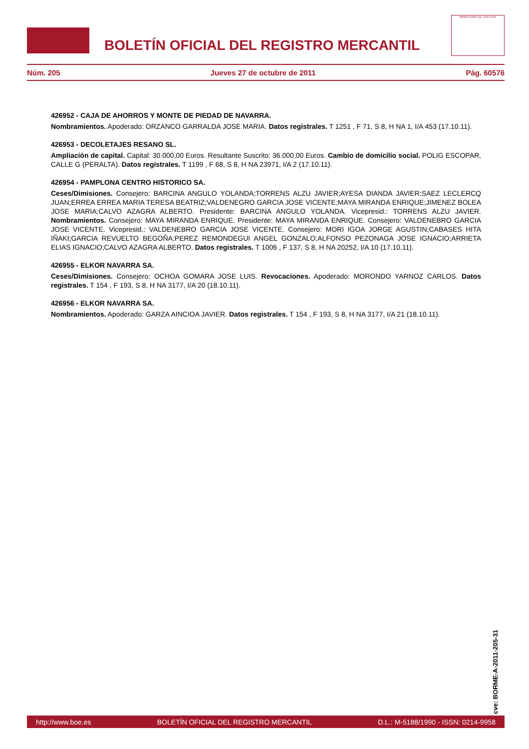BOLETÍN OFICIAL DEL REGISTRO MERCANTIL
MINISTERIO DE JUSTICIA
Núm. 205 Jueves 27 de octubre de 2011 Pág. 60576
426952 - CAJA DE AHORROS Y MONTE DE PIEDAD DE NAVARRA.
Nombramientos. Apoderado: ORZANCO GARRALDA JOSE MARIA. Datos registrales. T 1251 , F 71, S 8, H NA 1, I/A 453 (17.10.11).
426953 - DECOLETAJES RESANO SL.
Ampliación de capital. Capital: 30.000,00 Euros. Resultante Suscrito: 36.000,00 Euros. Cambio de domicilio social. POLIG ESCOPAR, CALLE G (PERALTA). Datos registrales. T 1199 , F 68, S 8, H NA 23971, I/A 2 (17.10.11).
426954 - PAMPLONA CENTRO HISTORICO SA.
Ceses/Dimisiones. Consejero: BARCINA ANGULO YOLANDA;TORRENS ALZU JAVIER;AYESA DIANDA JAVIER;SAEZ LECLERCQ JUAN;ERREA ERREA MARIA TERESA BEATRIZ;VALDENEGRO GARCIA JOSE VICENTE;MAYA MIRANDA ENRIQUE;JIMENEZ BOLEA JOSE MARIA;CALVO AZAGRA ALBERTO. Presidente: BARCINA ANGULO YOLANDA. Vicepresid.: TORRENS ALZU JAVIER. Nombramientos. Consejero: MAYA MIRANDA ENRIQUE. Presidente: MAYA MIRANDA ENRIQUE. Consejero: VALDENEBRO GARCIA JOSE VICENTE. Vicepresid.: VALDENEBRO GARCIA JOSE VICENTE. Consejero: MORI IGOA JORGE AGUSTIN;CABASES HITA IÑAKI;GARCIA REVUELTO BEGOÑA;PEREZ REMONDEGUI ANGEL GONZALO;ALFONSO PEZONAGA JOSE IGNACIO;ARRIETA ELIAS IGNACIO;CALVO AZAGRA ALBERTO. Datos registrales. T 1006 , F 137, S 8, H NA 20252, I/A 10 (17.10.11).
426955 - ELKOR NAVARRA SA.
Ceses/Dimisiones. Consejero: OCHOA GOMARA JOSE LUIS. Revocaciones. Apoderado: MORONDO YARNOZ CARLOS. Datos registrales. T 154 , F 193, S 8, H NA 3177, I/A 20 (18.10.11).
426956 - ELKOR NAVARRA SA.
Nombramientos. Apoderado: GARZA AINCIOA JAVIER. Datos registrales. T 154 , F 193, S 8, H NA 3177, I/A 21 (18.10.11).
cve: BORME-A-2011-205-31
http://www.boe.es BOLETÍN OFICIAL DEL REGISTRO MERCANTIL D.L.: M-5188/1990 - ISSN: 0214-9958